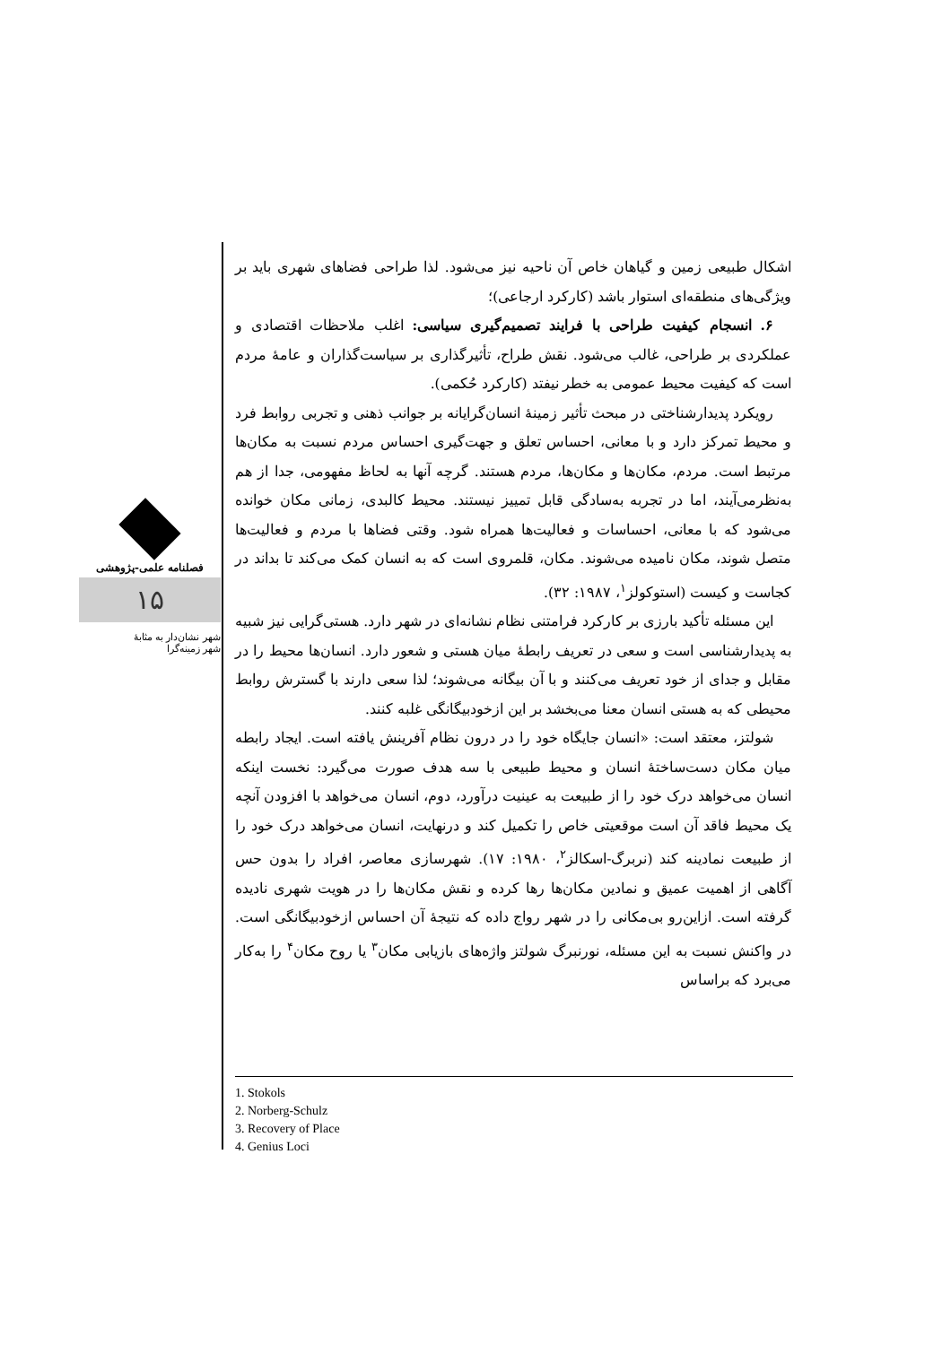فصلنامه علمی-پژوهشی
۱۵
شهر نشان‌دار به مثابهٔ
شهر زمینه‌گرا
اشکال طبیعی زمین و گیاهان خاص آن ناحیه نیز می‌شود. لذا طراحی فضاهای شهری باید بر ویژگی‌های منطقه‌ای استوار باشد (کارکرد ارجاعی)؛
۶. انسجام کیفیت طراحی با فرایند تصمیم‌گیری سیاسی: اغلب ملاحظات اقتصادی و عملکردی بر طراحی، غالب می‌شود. نقش طراح، تأثیرگذاری بر سیاست‌گذاران و عامهٔ مردم است که کیفیت محیط عمومی به خطر نیفتد (کارکرد حُکمی).
رویکرد پدیدارشناختی در مبحث تأثیر زمینهٔ انسان‌گرایانه بر جوانب ذهنی و تجربی روابط فرد و محیط تمرکز دارد و با معانی، احساس تعلق و جهت‌گیری احساس مردم نسبت به مکان‌ها مرتبط است. مردم، مکان‌ها و مکان‌ها، مردم هستند. گرچه آنها به لحاظ مفهومی، جدا از هم به‌نظرمی‌آیند، اما در تجربه به‌سادگی قابل تمییز نیستند. محیط کالبدی، زمانی مکان خوانده می‌شود که با معانی، احساسات و فعالیت‌ها همراه شود. وقتی فضاها با مردم و فعالیت‌ها متصل شوند، مکان نامیده می‌شوند. مکان، قلمروی است که به انسان کمک می‌کند تا بداند در کجاست و کیست (استوکولز<sup>۱</sup>، ۱۹۸۷: ۳۲).
این مسئله تأکید بارزی بر کارکرد فرامتنی نظام نشانه‌ای در شهر دارد. هستی‌گرایی نیز شبیه به پدیدارشناسی است و سعی در تعریف رابطهٔ میان هستی و شعور دارد. انسان‌ها محیط را در مقابل و جدای از خود تعریف می‌کنند و با آن بیگانه می‌شوند؛ لذا سعی دارند با گسترش روابط محیطی که به هستی انسان معنا می‌بخشد بر این ازخودبیگانگی غلبه کنند.
شولتز، معتقد است: «انسان جایگاه خود را در درون نظام آفرینش یافته است. ایجاد رابطه میان مکان دست‌ساختهٔ انسان و محیط طبیعی با سه هدف صورت می‌گیرد: نخست اینکه انسان می‌خواهد درک خود را از طبیعت به عینیت درآورد، دوم، انسان می‌خواهد با افزودن آنچه یک محیط فاقد آن است موقعیتی خاص را تکمیل کند و درنهایت، انسان می‌خواهد درک خود را از طبیعت نمادینه کند (نربرگ-اسکالز<sup>۲</sup>، ۱۹۸۰: ۱۷). شهرسازی معاصر، افراد را بدون حس آگاهی از اهمیت عمیق و نمادین مکان‌ها رها کرده و نقش مکان‌ها را در هویت شهری نادیده گرفته است. ازاین‌رو بی‌مکانی را در شهر رواج داده که نتیجهٔ آن احساس ازخودبیگانگی است. در واکنش نسبت به این مسئله، نورنبرگ شولتز واژه‌های بازیابی مکان<sup>۳</sup> یا روح مکان<sup>۴</sup> را به‌کار می‌برد که براساس
1. Stokols
2. Norberg-Schulz
3. Recovery of Place
4. Genius Loci